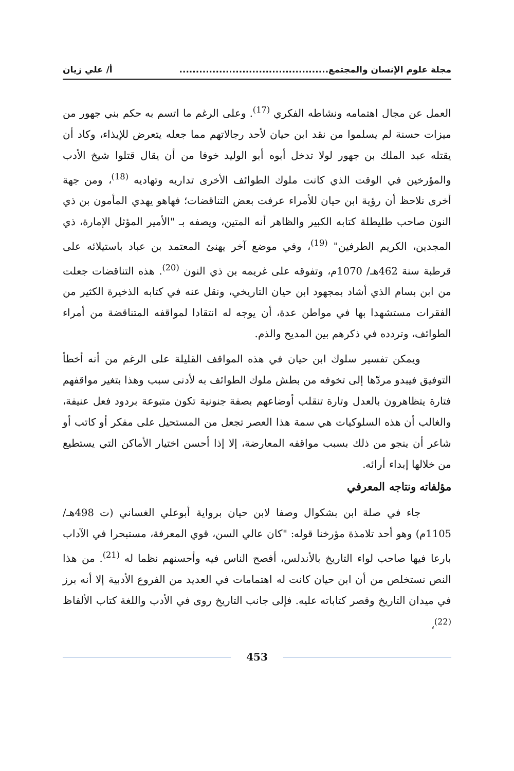مجلة علوم الإنسان والمجتمع............................................. أ/ علي زيان
العمل عن مجال اهتمامه ونشاطه الفكري <sup>(17)</sup>. وعلى الرغم ما اتسم به حكم بني جهور من ميزات حسنة لم يسلموا من نقد ابن حيان لأحد رجالاتهم مما جعله يتعرض للإيذاء، وكاد أن يقتله عبد الملك بن جهور لولا تدخل أبوه أبو الوليد خوفا من أن يقال قتلوا شيخ الأدب والمؤرخين في الوقت الذي كانت ملوك الطوائف الأخرى تداريه وتهاديه <sup>(18)</sup>، ومن جهة أخرى نلاحظ أن رؤية ابن حيان للأمراء عرفت بعض التناقضات؛ فهاهو يهدي المأمون بن ذي النون صاحب طليطلة كتابه الكبير والظاهر أنه المتين، ويصفه بـ "الأمير المؤثل الإمارة، ذي المجدين، الكريم الطرفين" <sup>(19)</sup>، وفي موضع آخر يهنئ المعتمد بن عباد باستيلائه على قرطبة سنة 462هـ/ 1070م، وتفوقه على غريمه بن ذي النون <sup>(20)</sup>. هذه التناقضات جعلت من ابن بسام الذي أشاد بمجهود ابن حيان التاريخي، ونقل عنه في كتابه الذخيرة الكثير من الفقرات مستشهدا بها في مواطن عدة، أن يوجه له انتقادا لمواقفه المتناقضة من أمراء الطوائف، وتردده في ذكرهم بين المديح والذم.
ويمكن تفسير سلوك ابن حيان في هذه المواقف القليلة على الرغم من أنه أخطأ التوفيق فيبدو مردّها إلى تخوفه من بطش ملوك الطوائف به لأدنى سبب وهذا بتغير مواقفهم فتارة يتظاهرون بالعدل وتارة تنقلب أوضاعهم بصفة جنونية تكون متبوعة بردود فعل عنيفة، والغالب أن هذه السلوكيات هي سمة هذا العصر تجعل من المستحيل على مفكر أو كاتب أو شاعر أن ينجو من ذلك بسبب مواقفه المعارضة، إلا إذا أحسن اختيار الأماكن التي يستطيع من خلالها إبداء أرائه.
مؤلفاته ونتاجه المعرفي
جاء في صلة ابن بشكوال وصفا لابن حيان برواية أبوعلي الغساني (ت 498هـ/ 1105م) وهو أحد تلامذة مؤرخنا قوله: "كان عالي السن، قوي المعرفة، مستبحرا في الآداب بارعا فيها صاحب لواء التاريخ بالأندلس، أفصح الناس فيه وأحسنهم نظما له <sup>(21)</sup>. من هذا النص نستخلص من أن ابن حيان كانت له اهتمامات في العديد من الفروع الأدبية إلا أنه برز في ميدان التاريخ وقصر كتاباته عليه. فإلى جانب التاريخ روى في الأدب واللغة كتاب الألفاظ <sup>(22)</sup>،
453